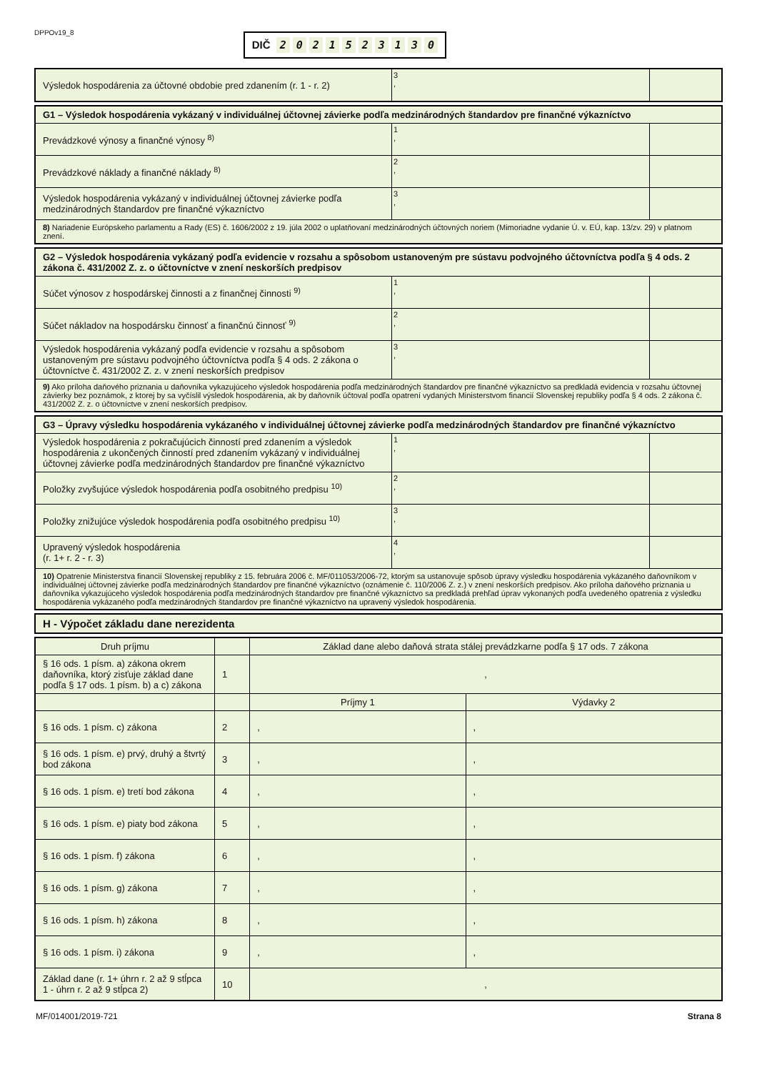DPPOv19_8
DIČ 2021523130
| Výsledok hospodárenia za účtovné obdobie pred zdanením (r. 1 - r. 2) | 3 , | |
| G1 – Výsledok hospodárenia vykázaný v individuálnej účtovnej závierke podľa medzinárodných štandardov pre finančné výkazníctvo | | |
| Prevádzkové výnosy a finančné výnosy <sup>8)</sup> | 1 , | |
| Prevádzkové náklady a finančné náklady <sup>8)</sup> | 2 , | |
| Výsledok hospodárenia vykázaný v individuálnej účtovnej závierke podľa medzinárodných štandardov pre finančné výkazníctvo | 3 , | |
| 8) Nariadenie Európskeho parlamentu a Rady (ES) č. 1606/2002 z 19. júla 2002 o uplatňovaní medzinárodných účtovných noriem (Mimoriadne vydanie Ú. v. EÚ, kap. 13/zv. 29) v platnom znení. | | |
| G2 – Výsledok hospodárenia vykázaný podľa evidencie v rozsahu a spôsobom ustanoveným pre sústavu podvojného účtovníctva podľa § 4 ods. 2 zákona č. 431/2002 Z. z. o účtovníctve v znení neskorších predpisov | | |
| Súčet výnosov z hospodárskej činnosti a z finančnej činnosti <sup>9)</sup> | 1 , | |
| Súčet nákladov na hospodársku činnosť a finančnú činnosť <sup>9)</sup> | 2 , | |
| Výsledok hospodárenia vykázaný podľa evidencie v rozsahu a spôsobom ustanoveným pre sústavu podvojného účtovníctva podľa § 4 ods. 2 zákona o účtovníctve č. 431/2002 Z. z. v znení neskorších predpisov | 3 , | |
| 9) Ako príloha daňového priznania u daňovníka vykazujúceho výsledok hospodárenia podľa medzinárodných štandardov pre finančné výkazníctvo sa predkladá evidencia v rozsahu účtovnej závierky bez poznámok, z ktorej by sa vyčíslil výsledok hospodárenia, ak by daňovník účtoval podľa opatrení vydaných Ministerstvom financií Slovenskej republiky podľa § 4 ods. 2 zákona č. 431/2002 Z. z. o účtovníctve v znení neskorších predpisov. | | |
| G3 – Úpravy výsledku hospodárenia vykázaného v individuálnej účtovnej závierke podľa medzinárodných štandardov pre finančné výkazníctvo | | |
| Výsledok hospodárenia z pokračujúcich činností pred zdanením a výsledok hospodárenia z ukončených činností pred zdanením vykázaný v individuálnej účtovnej závierke podľa medzinárodných štandardov pre finančné výkazníctvo | 1 , | |
| Položky zvyšujúce výsledok hospodárenia podľa osobitného predpisu <sup>10)</sup> | 2 , | |
| Položky znižujúce výsledok hospodárenia podľa osobitného predpisu <sup>10)</sup> | 3 , | |
| Upravený výsledok hospodárenia (r. 1+ r. 2 - r. 3) | 4 , | |
| 10) Opatrenie Ministerstva financií Slovenskej republiky z 15. februára 2006 č. MF/011053/2006-72, ktorým sa ustanovuje spôsob úpravy výsledku hospodárenia vykázaného daňovníkom v individuálnej účtovnej závierke podľa medzinárodných štandardov pre finančné výkazníctvo (oznámenie č. 110/2006 Z. z.) v znení neskorších predpisov. Ako príloha daňového priznania u daňovníka vykazujúceho výsledok hospodárenia podľa medzinárodných štandardov pre finančné výkazníctvo sa predkladá prehľad úprav vykonaných podľa uvedeného opatrenia z výsledku hospodárenia vykázaného podľa medzinárodných štandardov pre finančné výkazníctvo na upravený výsledok hospodárenia. | | |
| H - Výpočet základu dane nerezidenta |
| Druh príjmu | | Základ dane alebo daňová strata stálej prevádzkarne podľa § 17 ods. 7 zákona | |
| --- | --- | --- | --- |
| § 16 ods. 1 písm. a) zákona okrem daňovníka, ktorý zisťuje základ dane podľa § 17 ods. 1 písm. b) a c) zákona | 1 | , | |
| | | Príjmy 1 | Výdavky 2 |
| § 16 ods. 1 písm. c) zákona | 2 | , | , |
| § 16 ods. 1 písm. e) prvý, druhý a štvrtý bod zákona | 3 | , | , |
| § 16 ods. 1 písm. e) tretí bod zákona | 4 | , | , |
| § 16 ods. 1 písm. e) piaty bod zákona | 5 | , | , |
| § 16 ods. 1 písm. f) zákona | 6 | , | , |
| § 16 ods. 1 písm. g) zákona | 7 | , | , |
| § 16 ods. 1 písm. h) zákona | 8 | , | , |
| § 16 ods. 1 písm. i) zákona | 9 | , | , |
| Základ dane (r. 1+ úhrn r. 2 až 9 stĺpca 1 - úhrn r. 2 až 9 stĺpca 2) | 10 | , | |
MF/014001/2019-721 Strana 8